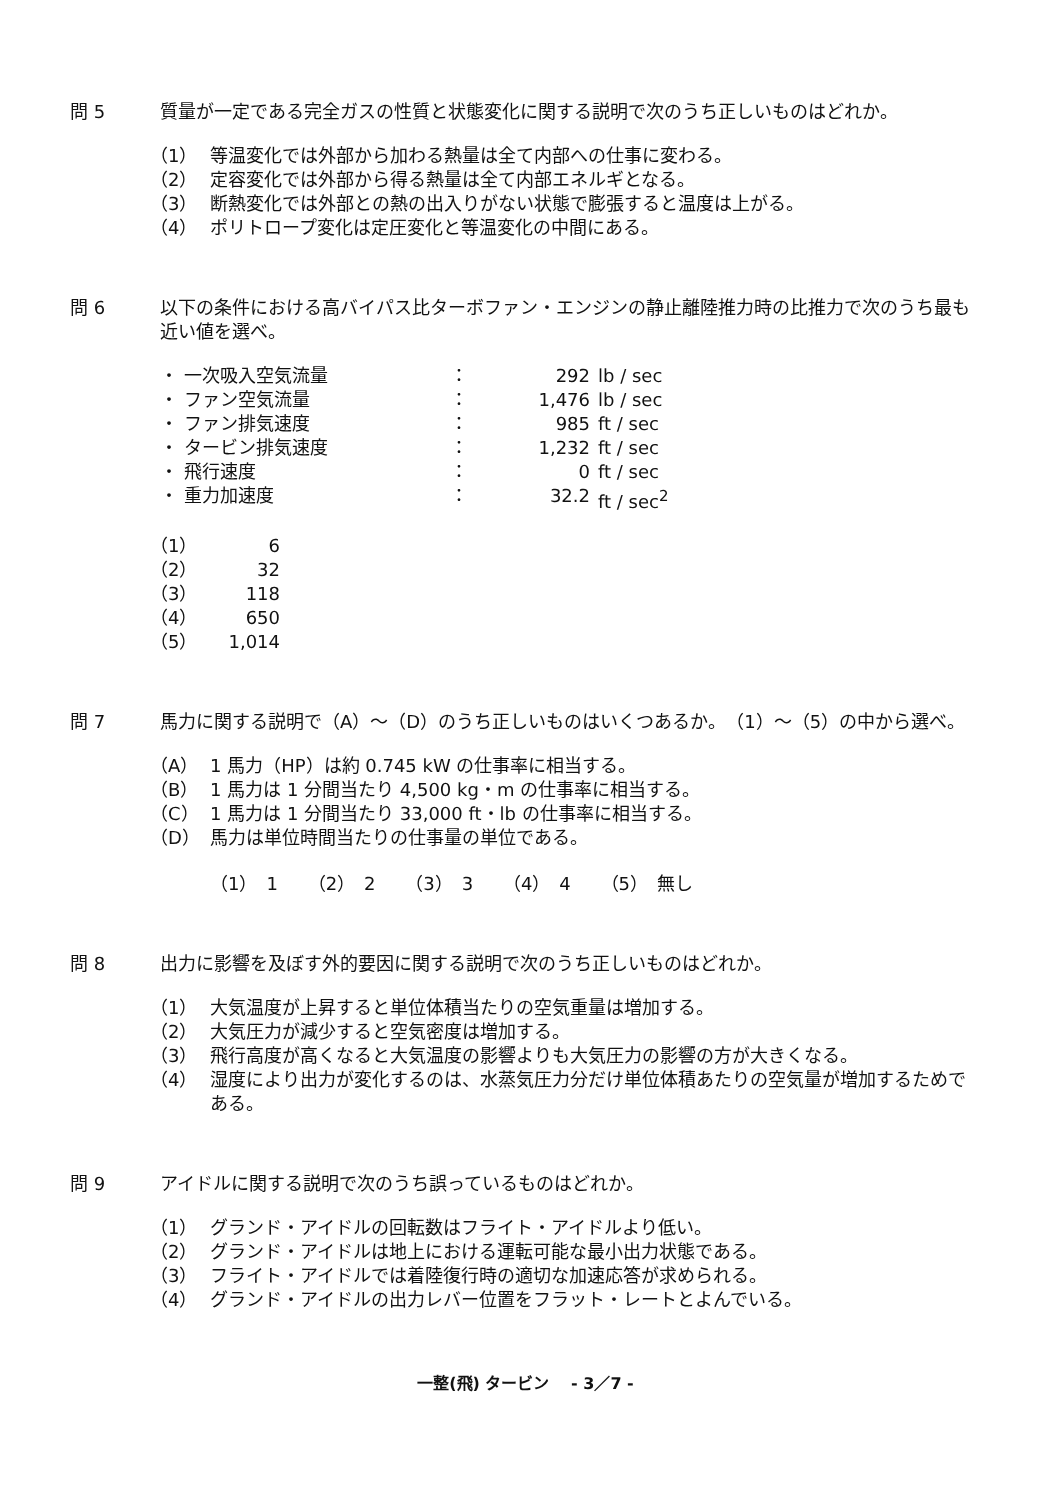問 5 質量が一定である完全ガスの性質と状態変化に関する説明で次のうち正しいものはどれか。
（1） 等温変化では外部から加わる熱量は全て内部への仕事に変わる。
（2） 定容変化では外部から得る熱量は全て内部エネルギとなる。
（3） 断熱変化では外部との熱の出入りがない状態で膨張すると温度は上がる。
（4） ポリトロープ変化は定圧変化と等温変化の中間にある。
問 6 以下の条件における高バイパス比ターボファン・エンジンの静止離陸推力時の比推力で次のうち最も近い値を選べ。
・ 一次吸入空気流量 ： 292 lb / sec
・ ファン空気流量 ： 1,476 lb / sec
・ ファン排気速度 ： 985 ft / sec
・ タービン排気速度 ： 1,232 ft / sec
・ 飛行速度 ： 0 ft / sec
・ 重力加速度 ： 32.2 ft / sec<sup>2</sup>
（1） 6
（2） 32
（3） 118
（4） 650
（5） 1,014
問 7 馬力に関する説明で（A）～（D）のうち正しいものはいくつあるか。　（1）～（5）の中から選べ。
（A） 1 馬力（HP）は約 0.745 kW の仕事率に相当する。
（B） 1 馬力は 1 分間当たり 4,500 kg・m の仕事率に相当する。
（C） 1 馬力は 1 分間当たり 33,000 ft・lb の仕事率に相当する。
（D） 馬力は単位時間当たりの仕事量の単位である。
（1）　1　 （2）　2　 （3）　3　 （4）　4　 （5）　無し
問 8 出力に影響を及ぼす外的要因に関する説明で次のうち正しいものはどれか。
（1） 大気温度が上昇すると単位体積当たりの空気重量は増加する。
（2） 大気圧力が減少すると空気密度は増加する。
（3） 飛行高度が高くなると大気温度の影響よりも大気圧力の影響の方が大きくなる。
（4） 湿度により出力が変化するのは、水蒸気圧力分だけ単位体積あたりの空気量が増加するためである。
問 9 アイドルに関する説明で次のうち誤っているものはどれか。
（1） グランド・アイドルの回転数はフライト・アイドルより低い。
（2） グランド・アイドルは地上における運転可能な最小出力状態である。
（3） フライト・アイドルでは着陸復行時の適切な加速応答が求められる。
（4） グランド・アイドルの出力レバー位置をフラット・レートとよんでいる。
一整(飛) タービン　 - 3／7 -